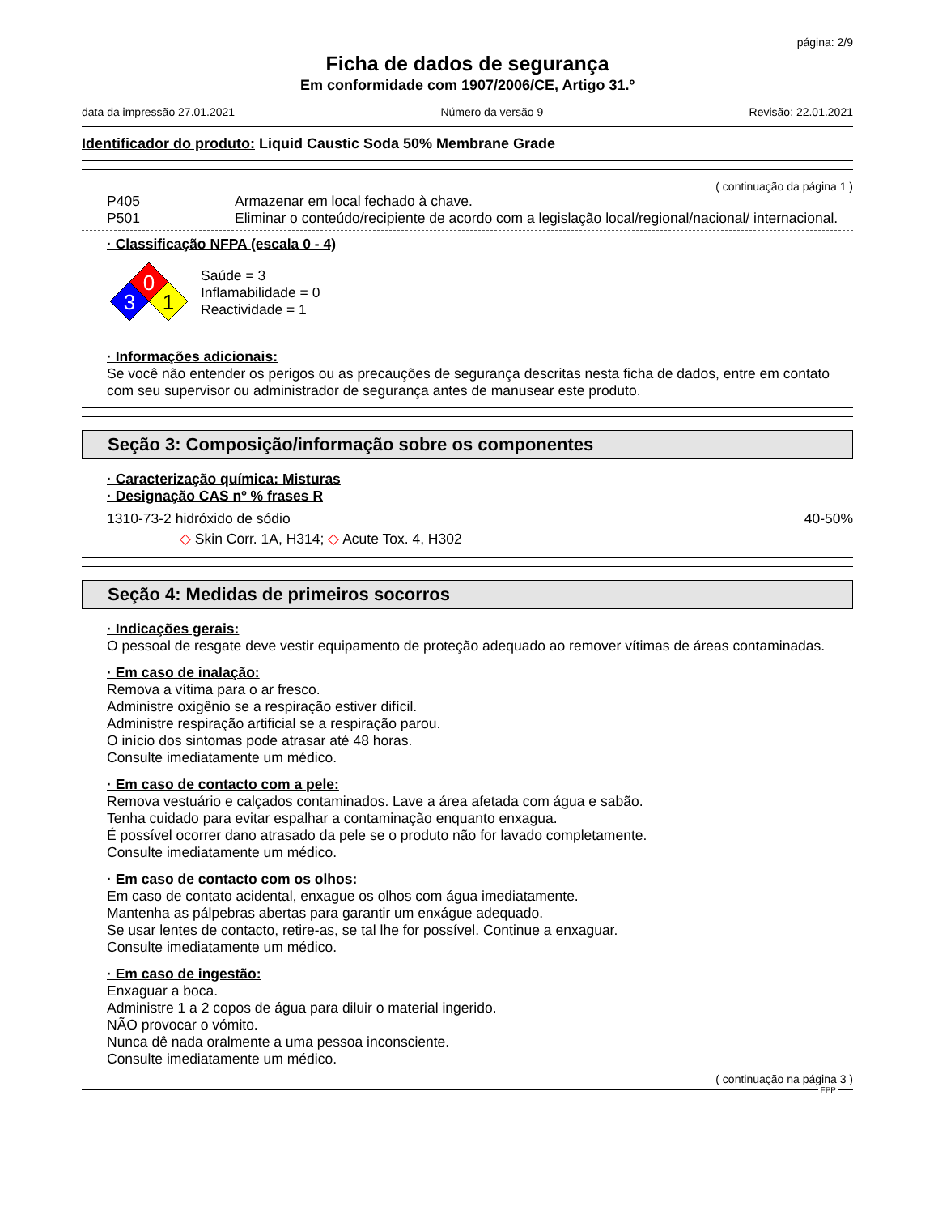página: 2/9
Ficha de dados de segurança
Em conformidade com 1907/2006/CE, Artigo 31.º
data da impressão 27.01.2021 Número da versão 9 Revisão: 22.01.2021
Identificador do produto: Liquid Caustic Soda 50% Membrane Grade
( continuação da página 1 )
P405 Armazenar em local fechado à chave.
P501 Eliminar o conteúdo/recipiente de acordo com a legislação local/regional/nacional/ internacional.
· Classificação NFPA (escala 0 - 4)
0
3
1
Saúde = 3
Inflamabilidade = 0
Reactividade = 1
· Informações adicionais:
Se você não entender os perigos ou as precauções de segurança descritas nesta ficha de dados, entre em contato com seu supervisor ou administrador de segurança antes de manusear este produto.
Seção 3: Composição/informação sobre os componentes
· Caracterização química: Misturas
· Designação CAS nº % frases R
1310-73-2 hidróxido de sódio 40-50%
◇ Skin Corr. 1A, H314; ◇ Acute Tox. 4, H302
Seção 4: Medidas de primeiros socorros
· Indicações gerais:
O pessoal de resgate deve vestir equipamento de proteção adequado ao remover vítimas de áreas contaminadas.
· Em caso de inalação:
Remova a vítima para o ar fresco.
Administre oxigênio se a respiração estiver difícil.
Administre respiração artificial se a respiração parou.
O início dos sintomas pode atrasar até 48 horas.
Consulte imediatamente um médico.
· Em caso de contacto com a pele:
Remova vestuário e calçados contaminados. Lave a área afetada com água e sabão.
Tenha cuidado para evitar espalhar a contaminação enquanto enxagua.
É possível ocorrer dano atrasado da pele se o produto não for lavado completamente.
Consulte imediatamente um médico.
· Em caso de contacto com os olhos:
Em caso de contato acidental, enxague os olhos com água imediatamente.
Mantenha as pálpebras abertas para garantir um enxágue adequado.
Se usar lentes de contacto, retire-as, se tal lhe for possível. Continue a enxaguar.
Consulte imediatamente um médico.
· Em caso de ingestão:
Enxaguar a boca.
Administre 1 a 2 copos de água para diluir o material ingerido.
NÃO provocar o vómito.
Nunca dê nada oralmente a uma pessoa inconsciente.
Consulte imediatamente um médico.
( continuação na página 3 )
FPP